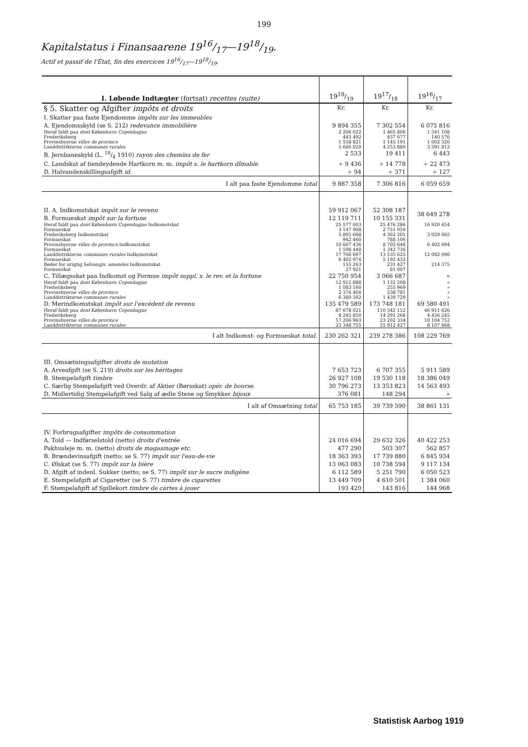199
Kapitalstatus i Finansaarene 1916/17—1918/19.
Actif et passif de l'État, fin des exercices 1916/17—1918/19.
| I. Løbende Indtægter (fortsat) recettes (suite) | 1918/19 | 1917/18 | 1916/17 |
| § 5. Skatter og Afgifter impôts et droits | Kr. | Kr. | Kr. |
| I. Skatter paa faste Ejendomme impôts sur les immeubles | | | |
| A. Ejendomsskyld (se S. 212) redevance immobilière | 9 894 355 | 7 302 554 | 6 075 816 |
| Heraf faldt paa dont København Copenhague | 2 206 022 | 1 465 806 | 1 341 108 |
| Frederiksberg | 443 492 | 437 677 | 140 570 |
| Provinsbyerne villes de province | 1 558 821 | 1 145 191 | 1 002 326 |
| Landdistrikterne communes rurales | 5 686 020 | 4 253 880 | 3 591 812 |
| B. Jernbaneskyld (L. 18/4 1910) rayon des chemins de fer | 2 533 | 19 411 | 6 443 |
| C. Landskat af tiendeydende Hartkorn m. m. impôt s. le hartkorn dîmable | ÷ 9 436 | ÷ 14 778 | ÷ 22 473 |
| D. Halvandenskillingsafgift id. | ÷ 94 | ÷ 371 | ÷ 127 |
| I alt paa faste Ejendomme total | 9 887 358 | 7 306 816 | 6 059 659 |
| II. A. Indkomstskat impôt sur le revenu | 59 912 067 | 52 308 187 | 38 649 278 |
| B. Formueskat impôt sur la fortune | 12 119 711 | 10 155 331 | |
| Heraf faldt paa dont København Copenhague Indkomstskat | 25 577 003 | 25 476 286 | 16 920 454 |
| Formueskat | 3 147 908 | 2 751 050 | |
| Frederiksberg Indkomstskat | 5 805 668 | 4 362 201 | 3 029 665 |
| Formueskat | 942 460 | 788 106 | |
| Provinsbyerne villes de province Indkomstskat | 10 607 436 | 8 702 648 | 6 402 694 |
| Formueskat | 1 598 448 | 1 342 736 | |
| Landdistrikterne communes rurales Indkomstskat | 17 766 697 | 13 535 625 | 12 082 090 |
| Formueskat | 6 402 974 | 5 192 432 | |
| Bøder for urigtig Selvangiv. amendes Indkomstskat | 155 263 | 231 427 | 214 375 |
| Formueskat | 27 921 | 81 007 | |
| C. Tillægsskat paa Indkomst og Formue impôt suppl. s. le rev. et la fortune | 22 750 954 | 3 066 687 | » |
| Heraf faldt paa dont København Copenhague | 12 912 888 | 1 132 208 | » |
| Frederiksberg | 1 083 160 | 255 969 | » |
| Provinsbyerne villes de province | 2 374 404 | 238 781 | » |
| Landdistrikterne communes rurales | 6 380 502 | 1 439 729 | » |
| D. Merindkomstskat impôt sur l'excédent de revenu | 135 479 589 | 173 748 181 | 69 580 491 |
| Heraf faldt paa dont København Copenhague | 87 678 021 | 110 342 152 | 46 911 626 |
| Frederiksberg | 8 245 850 | 14 291 268 | 4 456 245 |
| Provinsbyerne villes de province | 17 206 963 | 23 202 334 | 10 104 752 |
| Landdistrikterne communes rurales | 22 348 755 | 25 912 427 | 8 107 868 |
| I alt Indkomst- og Formueskat total. | 230 262 321 | 239 278 386 | 108 229 769 |
| III. Omsætningsafgifter droits de mutation | | | |
| A. Arveafgift (se S. 219) droits sur les héritages | 7 653 723 | 6 707 355 | 5 911 589 |
| B. Stempelafgift timbre | 26 927 108 | 19 530 118 | 18 386 049 |
| C. Særlig Stempelafgift ved Overdr. af Aktier (Børsskat) opér. de bourse. | 30 796 273 | 13 353 823 | 14 563 493 |
| D. Midlertidig Stempelafgift ved Salg af ædle Stene og Smykker bijoux | 376 081 | 148 294 | » |
| I alt af Omsætning total | 65 753 185 | 39 739 590 | 38 861 131 |
| IV. Forbrugsafgifter impôts de consommation | | | |
| A. Told — Indførselstold (netto) droits d'entrée | 24 016 694 | 29 632 326 | 40 422 253 |
| Pakhusleje m. m. (netto) droits de magasinage etc. | 477 290 | 503 307 | 562 857 |
| B. Brændevinsafgift (netto; se S. 77) impôt sur l'eau-de-vie | 18 363 393 | 17 739 880 | 6 845 934 |
| C. Ølskat (se S. 77) impôt sur la bière | 13 063 083 | 10 738 594 | 9 117 134 |
| D. Afgift af indenl. Sukker (netto; se S. 77) impôt sur le sucre indigène | 6 112 589 | 5 251 790 | 6 050 523 |
| E. Stempelafgift af Cigaretter (se S. 77) timbre de cigarettes | 13 449 709 | 4 610 501 | 1 384 060 |
| F. Stempelafgift af Spillekort timbre de cartes à jouer | 193 420 | 143 816 | 144 968 |
Statistisk Aarbog 1919